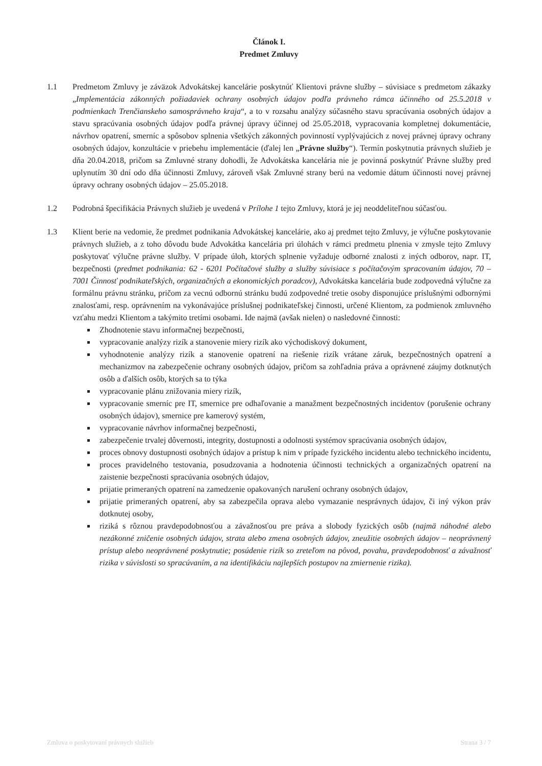Článok I.
Predmet Zmluvy
1.1 Predmetom Zmluvy je záväzok Advokátskej kancelárie poskytnúť Klientovi právne služby – súvisiace s predmetom zákazky „Implementácia zákonných požiadaviek ochrany osobných údajov podľa právneho rámca účinného od 25.5.2018 v podmienkach Trenčianskeho samosprávneho kraja“, a to v rozsahu analýzy súčasného stavu spracúvania osobných údajov a stavu spracúvania osobných údajov podľa právnej úpravy účinnej od 25.05.2018, vypracovania kompletnej dokumentácie, návrhov opatrení, smerníc a spôsobov splnenia všetkých zákonných povinností vyplývajúcich z novej právnej úpravy ochrany osobných údajov, konzultácie v priebehu implementácie (ďalej len „Právne služby“). Termín poskytnutia právnych služieb je dňa 20.04.2018, pričom sa Zmluvné strany dohodli, že Advokátska kancelária nie je povinná poskytnúť Právne služby pred uplynutím 30 dní odo dňa účinnosti Zmluvy, zároveň však Zmluvné strany berú na vedomie dátum účinnosti novej právnej úpravy ochrany osobných údajov – 25.05.2018.
1.2 Podrobná špecifikácia Právnych služieb je uvedená v Prílohe 1 tejto Zmluvy, ktorá je jej neoddeliteľnou súčasťou.
1.3 Klient berie na vedomie, že predmet podnikania Advokátskej kancelárie, ako aj predmet tejto Zmluvy, je výlučne poskytovanie právnych služieb, a z toho dôvodu bude Advokátka kancelária pri úlohách v rámci predmetu plnenia v zmysle tejto Zmluvy poskytovať výlučne právne služby. V prípade úloh, ktorých splnenie vyžaduje odborné znalosti z iných odborov, napr. IT, bezpečnosti (predmet podnikania: 62 - 6201 Počítačové služby a služby súvisiace s počítačovým spracovaním údajov, 70 – 7001 Činnosť podnikateľských, organizačných a ekonomických poradcov), Advokátska kancelária bude zodpovedná výlučne za formálnu právnu stránku, pričom za vecnú odbornú stránku budú zodpovedné tretie osoby disponujúce príslušnými odbornými znalosťami, resp. oprávnením na vykonávajúce príslušnej podnikateľskej činnosti, určené Klientom, za podmienok zmluvného vzťahu medzi Klientom a takýmito tretími osobami. Ide najmä (avšak nielen) o nasledovné činnosti:
Zhodnotenie stavu informačnej bezpečnosti,
vypracovanie analýzy rizík a stanovenie miery rizík ako východiskový dokument,
vyhodnotenie analýzy rizík a stanovenie opatrení na riešenie rizík vrátane záruk, bezpečnostných opatrení a mechanizmov na zabezpečenie ochrany osobných údajov, pričom sa zohľadnia práva a oprávnené záujmy dotknutých osôb a ďalších osôb, ktorých sa to týka
vypracovanie plánu znižovania miery rizík,
vypracovanie smerníc pre IT, smernice pre odhaľovanie a manažment bezpečnostných incidentov (porušenie ochrany osobných údajov), smernice pre kamerový systém,
vypracovanie návrhov informačnej bezpečnosti,
zabezpečenie trvalej dôvernosti, integrity, dostupnosti a odolnosti systémov spracúvania osobných údajov,
proces obnovy dostupnosti osobných údajov a prístup k nim v prípade fyzického incidentu alebo technického incidentu,
proces pravidelného testovania, posudzovania a hodnotenia účinnosti technických a organizačných opatrení na zaistenie bezpečnosti spracúvania osobných údajov,
prijatie primeraných opatrení na zamedzenie opakovaných narušení ochrany osobných údajov,
prijatie primeraných opatrení, aby sa zabezpečila oprava alebo vymazanie nesprávnych údajov, či iný výkon práv dotknutej osoby,
riziká s rôznou pravdepodobnosťou a závažnosťou pre práva a slobody fyzických osôb (najmä náhodné alebo nezákonné zničenie osobných údajov, strata alebo zmena osobných údajov, zneužitie osobných údajov – neoprávnený prístup alebo neoprávnené poskytnutie; posúdenie rizík so zreteľom na pôvod, povahu, pravdepodobnosť a závažnosť rizika v súvislosti so spracúvaním, a na identifikáciu najlepších postupov na zmiernenie rizika).
Zmluva o poskytovaní právnych služieb Strana 3 / 7